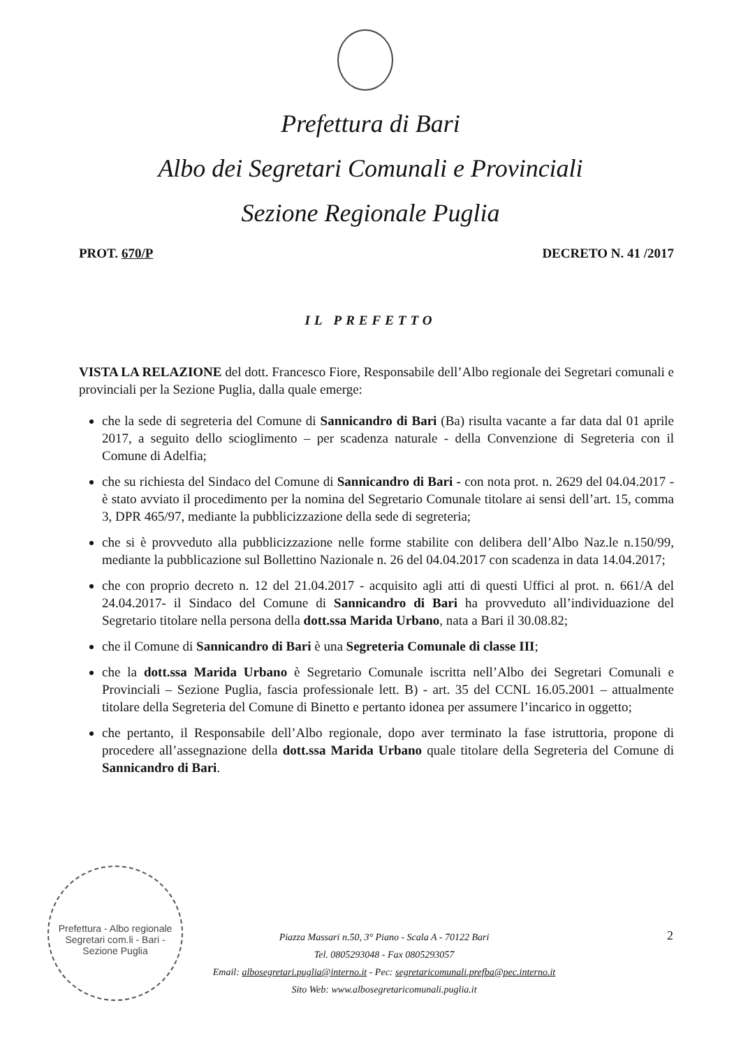Prefettura di Bari
Albo dei Segretari Comunali e Provinciali
Sezione Regionale Puglia
PROT. 670/P DECRETO N. 41 /2017
IL PREFETTO
VISTA LA RELAZIONE del dott. Francesco Fiore, Responsabile dell’Albo regionale dei Segretari comunali e provinciali per la Sezione Puglia, dalla quale emerge:
che la sede di segreteria del Comune di Sannicandro di Bari (Ba) risulta vacante a far data dal 01 aprile 2017, a seguito dello scioglimento – per scadenza naturale - della Convenzione di Segreteria con il Comune di Adelfia;
che su richiesta del Sindaco del Comune di Sannicandro di Bari - con nota prot. n. 2629 del 04.04.2017 - è stato avviato il procedimento per la nomina del Segretario Comunale titolare ai sensi dell’art. 15, comma 3, DPR 465/97, mediante la pubblicizzazione della sede di segreteria;
che si è provveduto alla pubblicizzazione nelle forme stabilite con delibera dell’Albo Naz.le n.150/99, mediante la pubblicazione sul Bollettino Nazionale n. 26 del 04.04.2017 con scadenza in data 14.04.2017;
che con proprio decreto n. 12 del 21.04.2017 - acquisito agli atti di questi Uffici al prot. n. 661/A del 24.04.2017- il Sindaco del Comune di Sannicandro di Bari ha provveduto all’individuazione del Segretario titolare nella persona della dott.ssa Marida Urbano, nata a Bari il 30.08.82;
che il Comune di Sannicandro di Bari è una Segreteria Comunale di classe III;
che la dott.ssa Marida Urbano è Segretario Comunale iscritta nell’Albo dei Segretari Comunali e Provinciali – Sezione Puglia, fascia professionale lett. B) - art. 35 del CCNL 16.05.2001 – attualmente titolare della Segreteria del Comune di Binetto e pertanto idonea per assumere l’incarico in oggetto;
che pertanto, il Responsabile dell’Albo regionale, dopo aver terminato la fase istruttoria, propone di procedere all’assegnazione della dott.ssa Marida Urbano quale titolare della Segreteria del Comune di Sannicandro di Bari.
Prefettura - Albo regionale Segretari com.li - Bari - Sezione Puglia
Piazza Massari n.50, 3° Piano - Scala A - 70122 Bari
Tel. 0805293048 - Fax 0805293057
Email: albosegretari.puglia@interno.it - Pec: segretaricomunali.prefba@pec.interno.it
Sito Web: www.albosegretaricomunali.puglia.it
2